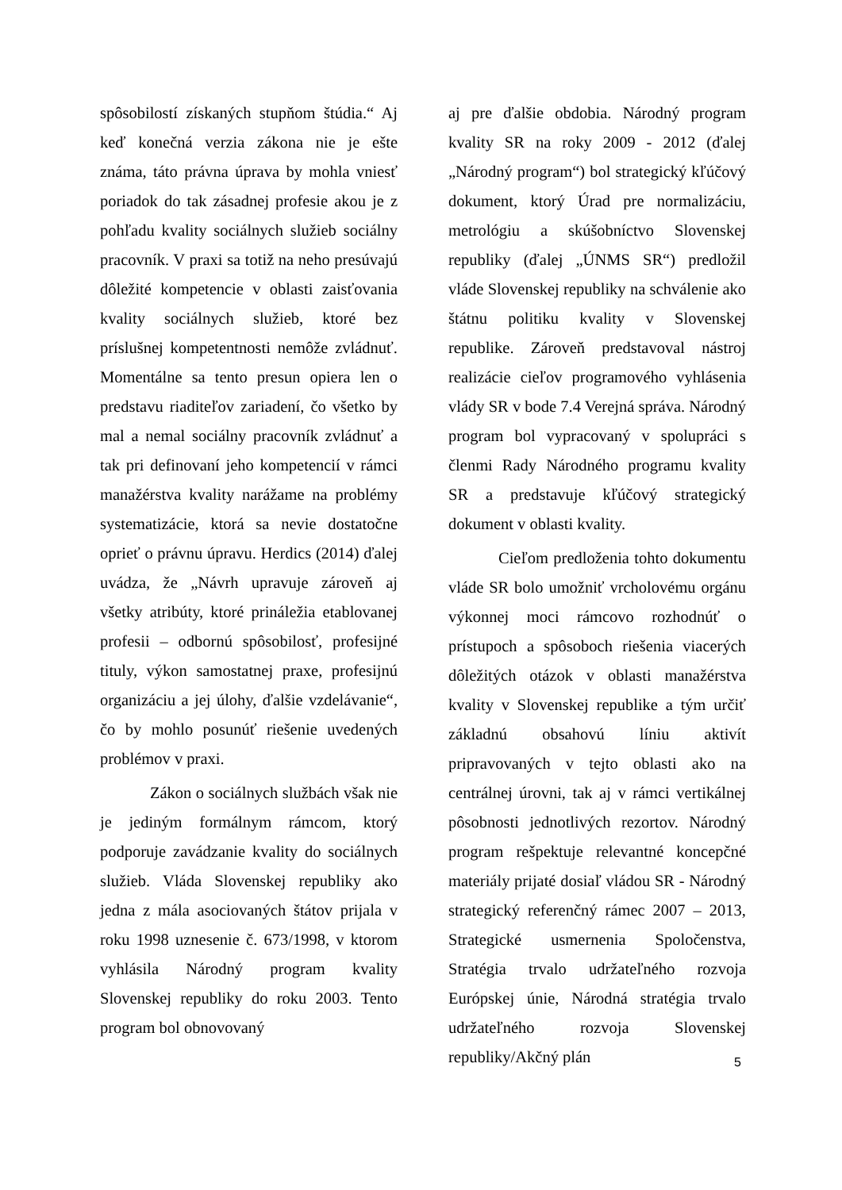spôsobilostí získaných stupňom štúdia.“ Aj keď konečná verzia zákona nie je ešte známa, táto právna úprava by mohla vniesť poriadok do tak zásadnej profesie akou je z pohľadu kvality sociálnych služieb sociálny pracovník. V praxi sa totiž na neho presúvajú dôležité kompetencie v oblasti zaisťovania kvality sociálnych služieb, ktoré bez príslušnej kompetentnosti nemôže zvládnuť. Momentálne sa tento presun opiera len o predstavu riaditeľov zariadení, čo všetko by mal a nemal sociálny pracovník zvládnuť a tak pri definovaní jeho kompetencií v rámci manažérstva kvality narážame na problémy systematizácie, ktorá sa nevie dostatočne oprieť o právnu úpravu. Herdics (2014) ďalej uvádza, že „Návrh upravuje zároveň aj všetky atribúty, ktoré prináležia etablovanej profesii – odbornú spôsobilosť, profesijné tituly, výkon samostatnej praxe, profesijnú organizáciu a jej úlohy, ďalšie vzdelávanie“, čo by mohlo posunúť riešenie uvedených problémov v praxi.
Zákon o sociálnych službách však nie je jediným formálnym rámcom, ktorý podporuje zavádzanie kvality do sociálnych služieb. Vláda Slovenskej republiky ako jedna z mála asociovaných štátov prijala v roku 1998 uznesenie č. 673/1998, v ktorom vyhlásila Národný program kvality Slovenskej republiky do roku 2003. Tento program bol obnovovaný
aj pre ďalšie obdobia. Národný program kvality SR na roky 2009 - 2012 (ďalej „Národný program“) bol strategický kľúčový dokument, ktorý Úrad pre normalizáciu, metrológiu a skúšobníctvo Slovenskej republiky (ďalej „ÚNMS SR“) predložil vláde Slovenskej republiky na schválenie ako štátnu politiku kvality v Slovenskej republike. Zároveň predstavoval nástroj realizácie cieľov programového vyhlásenia vlády SR v bode 7.4 Verejná správa. Národný program bol vypracovaný v spolupráci s členmi Rady Národného programu kvality SR a predstavuje kľúčový strategický dokument v oblasti kvality.
Cieľom predloženia tohto dokumentu vláde SR bolo umožniť vrcholovému orgánu výkonnej moci rámcovo rozhodnúť o prístupoch a spôsoboch riešenia viacerých dôležitých otázok v oblasti manažérstva kvality v Slovenskej republike a tým určiť základnú obsahovú líniu aktivít pripravovaných v tejto oblasti ako na centrálnej úrovni, tak aj v rámci vertikálnej pôsobnosti jednotlivých rezortov. Národný program rešpektuje relevantné koncepčné materiály prijaté dosiaľ vládou SR - Národný strategický referenčný rámec 2007 – 2013, Strategické usmernenia Spoločenstva, Stratégia trvalo udržateľného rozvoja Európskej únie, Národná stratégia trvalo udržateľného rozvoja Slovenskej republiky/Akčný plán
5